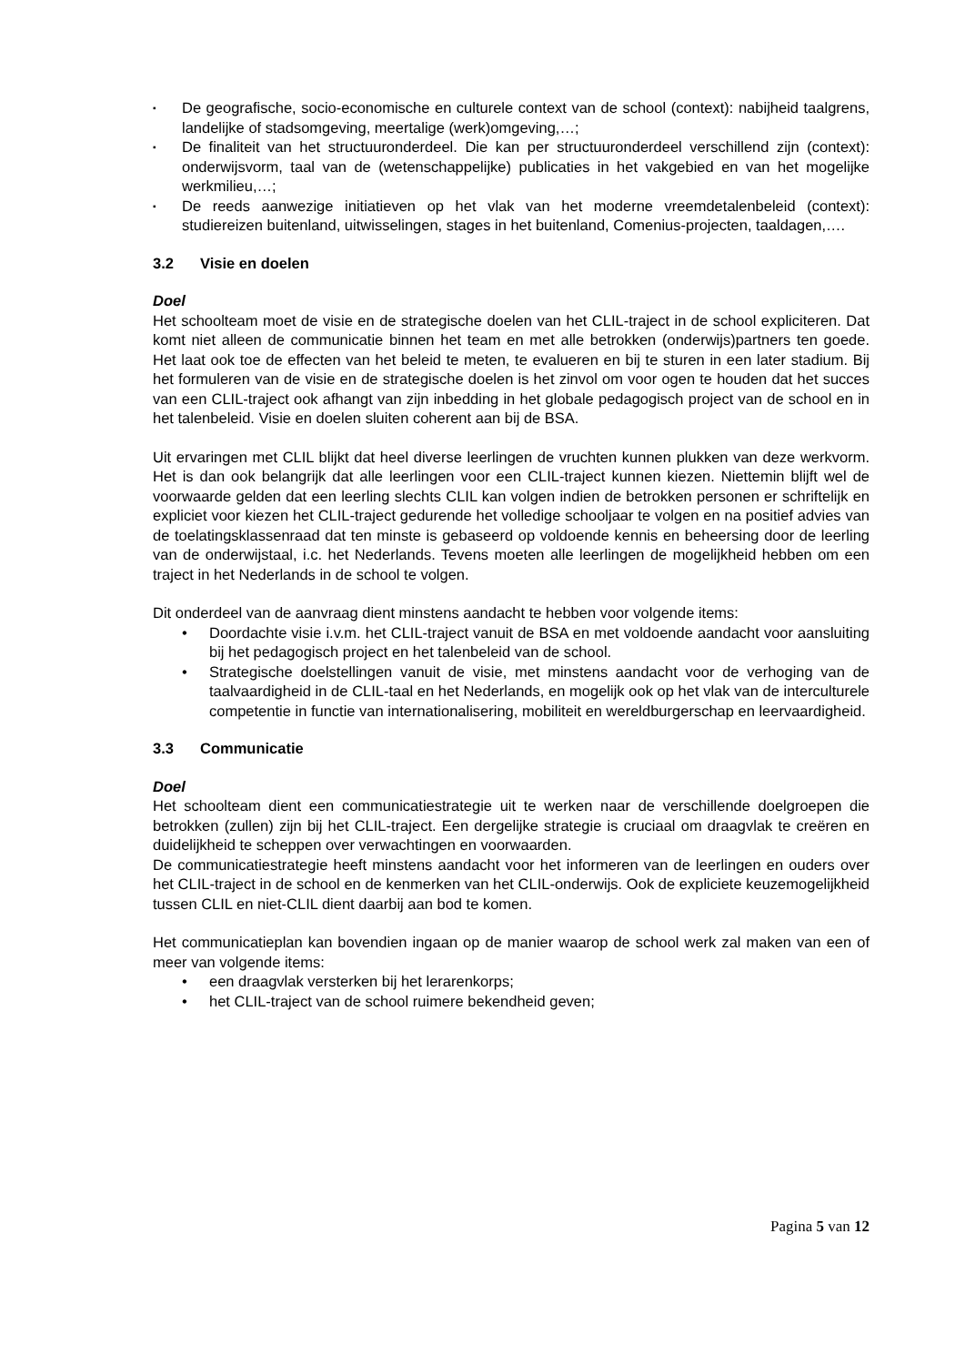▪ De geografische, socio-economische en culturele context van de school (context): nabijheid taalgrens, landelijke of stadsomgeving, meertalige (werk)omgeving,…;
▪ De finaliteit van het structuuronderdeel. Die kan per structuuronderdeel verschillend zijn (context): onderwijsvorm, taal van de (wetenschappelijke) publicaties in het vakgebied en van het mogelijke werkmilieu,…;
▪ De reeds aanwezige initiatieven op het vlak van het moderne vreemdetalenbeleid (context): studiereizen buitenland, uitwisselingen, stages in het buitenland, Comenius-projecten, taaldagen,….
3.2 Visie en doelen
Doel
Het schoolteam moet de visie en de strategische doelen van het CLIL-traject in de school expliciteren. Dat komt niet alleen de communicatie binnen het team en met alle betrokken (onderwijs)partners ten goede. Het laat ook toe de effecten van het beleid te meten, te evalueren en bij te sturen in een later stadium. Bij het formuleren van de visie en de strategische doelen is het zinvol om voor ogen te houden dat het succes van een CLIL-traject ook afhangt van zijn inbedding in het globale pedagogisch project van de school en in het talenbeleid. Visie en doelen sluiten coherent aan bij de BSA.
Uit ervaringen met CLIL blijkt dat heel diverse leerlingen de vruchten kunnen plukken van deze werkvorm. Het is dan ook belangrijk dat alle leerlingen voor een CLIL-traject kunnen kiezen. Niettemin blijft wel de voorwaarde gelden dat een leerling slechts CLIL kan volgen indien de betrokken personen er schriftelijk en expliciet voor kiezen het CLIL-traject gedurende het volledige schooljaar te volgen en na positief advies van de toelatingsklassenraad dat ten minste is gebaseerd op voldoende kennis en beheersing door de leerling van de onderwijstaal, i.c. het Nederlands. Tevens moeten alle leerlingen de mogelijkheid hebben om een traject in het Nederlands in de school te volgen.
Dit onderdeel van de aanvraag dient minstens aandacht te hebben voor volgende items:
• Doordachte visie i.v.m. het CLIL-traject vanuit de BSA en met voldoende aandacht voor aansluiting bij het pedagogisch project en het talenbeleid van de school.
• Strategische doelstellingen vanuit de visie, met minstens aandacht voor de verhoging van de taalvaardigheid in de CLIL-taal en het Nederlands, en mogelijk ook op het vlak van de interculturele competentie in functie van internationalisering, mobiliteit en wereldburgerschap en leervaardigheid.
3.3 Communicatie
Doel
Het schoolteam dient een communicatiestrategie uit te werken naar de verschillende doelgroepen die betrokken (zullen) zijn bij het CLIL-traject. Een dergelijke strategie is cruciaal om draagvlak te creëren en duidelijkheid te scheppen over verwachtingen en voorwaarden.
De communicatiestrategie heeft minstens aandacht voor het informeren van de leerlingen en ouders over het CLIL-traject in de school en de kenmerken van het CLIL-onderwijs. Ook de expliciete keuzemogelijkheid tussen CLIL en niet-CLIL dient daarbij aan bod te komen.
Het communicatieplan kan bovendien ingaan op de manier waarop de school werk zal maken van een of meer van volgende items:
• een draagvlak versterken bij het lerarenkorps;
• het CLIL-traject van de school ruimere bekendheid geven;
Pagina 5 van 12